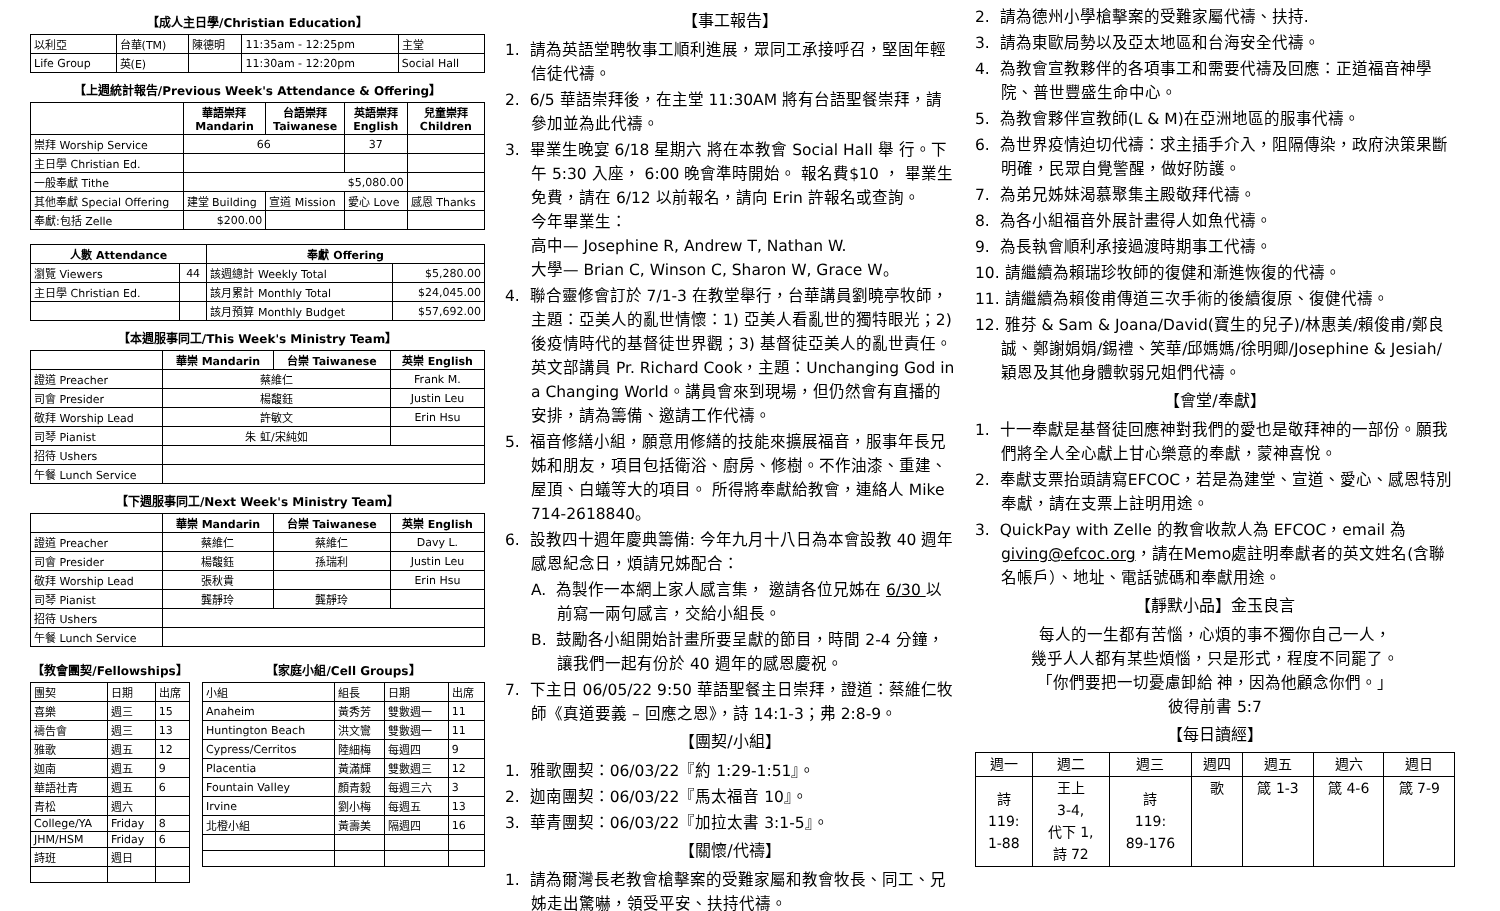【成人主日學/Christian Education】
| 以利亞 | 台華(TM) | 陳德明 | 11:35am - 12:25pm | 主堂 |
| Life Group | 英(E) | | 11:30am - 12:20pm | Social Hall |
【上週統計報告/Previous Week's Attendance & Offering】
| | 華語崇拜 Mandarin | 台語崇拜 Taiwanese | 英語崇拜 English | 兒童崇拜 Children |
| --- | --- | --- | --- | --- |
| 崇拜 Worship Service | 66 | | 37 | |
| 主日學 Christian Ed. | | | | |
| 一般奉獻 Tithe | $5,080.00 | | | |
| 其他奉獻 Special Offering | 建堂 Building | 宣道 Mission | 愛心 Love | 感恩 Thanks |
| 奉獻:包括 Zelle | $200.00 | | | |
| 人數 Attendance | | 奉獻 Offering | |
| --- | --- | --- | --- |
| 瀏覽 Viewers | 44 | 該週總計 Weekly Total | $5,280.00 |
| 主日學 Christian Ed. | | 該月累計 Monthly Total | $24,045.00 |
| | | 該月預算 Monthly Budget | $57,692.00 |
【本週服事同工/This Week's Ministry Team】
| | 華崇 Mandarin | 台崇 Taiwanese | 英崇 English |
| --- | --- | --- | --- |
| 證道 Preacher | 蔡維仁 | | Frank M. |
| 司會 Presider | 楊馥鈺 | | Justin Leu |
| 敬拜 Worship Lead | 許敏文 | | Erin Hsu |
| 司琴 Pianist | 朱 虹/宋純如 | | |
| 招待 Ushers | | | |
| 午餐 Lunch Service | | | |
【下週服事同工/Next Week's Ministry Team】
| | 華崇 Mandarin | 台崇 Taiwanese | 英崇 English |
| --- | --- | --- | --- |
| 證道 Preacher | 蔡維仁 | 蔡維仁 | Davy L. |
| 司會 Presider | 楊馥鈺 | 孫瑞利 | Justin Leu |
| 敬拜 Worship Lead | 張秋貴 | | Erin Hsu |
| 司琴 Pianist | 龔靜玲 | 龔靜玲 | |
| 招待 Ushers | | | |
| 午餐 Lunch Service | | | |
【教會團契/Fellowships】
| 團契 | 日期 | 出席 |
| 喜樂 | 週三 | 15 |
| 禱告會 | 週三 | 13 |
| 雅歌 | 週五 | 12 |
| 迦南 | 週五 | 9 |
| 華語社青 | 週五 | 6 |
| 青松 | 週六 | |
| College/YA | Friday | 8 |
| JHM/HSM | Friday | 6 |
| 詩班 | 週日 | |
【家庭小組/Cell Groups】
| 小組 | 組長 | 日期 | 出席 |
| Anaheim | 黃秀芳 | 雙數週一 | 11 |
| Huntington Beach | 洪文鸞 | 雙數週一 | 11 |
| Cypress/Cerritos | 陸細梅 | 每週四 | 9 |
| Placentia | 黃滿輝 | 雙數週三 | 12 |
| Fountain Valley | 顏青毅 | 每週三六 | 3 |
| Irvine | 劉小梅 | 每週五 | 13 |
| 北橙小組 | 黃壽美 | 隔週四 | 16 |
【事工報告】
1. 請為英語堂聘牧事工順利進展，眾同工承接呼召，堅固年輕信徒代禱。
2. 6/5 華語崇拜後，在主堂 11:30AM 將有台語聖餐崇拜，請參加並為此代禱。
3. 畢業生晚宴 6/18 星期六 將在本教會 Social Hall 舉 行。下午 5:30 入座， 6:00 晚會準時開始。 報名費$10 ， 畢業生免費，請在 6/12 以前報名，請向 Erin 許報名或查詢。
今年畢業生：
高中— Josephine R, Andrew T, Nathan W.
大學— Brian C, Winson C, Sharon W, Grace W。
4. 聯合靈修會訂於 7/1-3 在教堂舉行，台華講員劉曉亭牧師，主題：亞美人的亂世情懷：1) 亞美人看亂世的獨特眼光；2) 後疫情時代的基督徒世界觀；3) 基督徒亞美人的亂世責任。英文部講員 Pr. Richard Cook，主題：Unchanging God in a Changing World。講員會來到現場，但仍然會有直播的安排，請為籌備、邀請工作代禱。
5. 福音修繕小組，願意用修繕的技能來擴展福音，服事年長兄姊和朋友，項目包括衛浴、廚房、修樹。不作油漆、重建、屋頂、白蟻等大的項目。 所得將奉獻給教會，連絡人 Mike 714-2618840。
6. 設教四十週年慶典籌備: 今年九月十八日為本會設教 40 週年感恩紀念日，煩請兄姊配合：
A. 為製作一本網上家人感言集， 邀請各位兄姊在 6/30 以前寫一兩句感言，交給小組長。
B. 鼓勵各小組開始計畫所要呈獻的節目，時間 2-4 分鐘，讓我們一起有份於 40 週年的感恩慶祝。
7. 下主日 06/05/22 9:50 華語聖餐主日崇拜，證道：蔡維仁牧師《真道要義 – 回應之恩》，詩 14:1-3；弗 2:8-9。
【團契/小組】
1. 雅歌團契：06/03/22『約 1:29-1:51』。
2. 迦南團契：06/03/22『馬太福音 10』。
3. 華青團契：06/03/22『加拉太書 3:1-5』。
【關懷/代禱】
1. 請為爾灣長老教會槍擊案的受難家屬和教會牧長、同工、兄姊走出驚嚇，領受平安、扶持代禱。
2. 請為德州小學槍擊案的受難家屬代禱、扶持.
3. 請為東歐局勢以及亞太地區和台海安全代禱。
4. 為教會宣教夥伴的各項事工和需要代禱及回應：正道福音神學院、普世豐盛生命中心。
5. 為教會夥伴宣教師(L & M)在亞洲地區的服事代禱。
6. 為世界疫情迫切代禱：求主插手介入，阻隔傳染，政府決策果斷明確，民眾自覺警醒，做好防護。
7. 為弟兄姊妹渴慕聚集主殿敬拜代禱。
8. 為各小組福音外展計畫得人如魚代禱。
9. 為長執會順利承接過渡時期事工代禱。
10. 請繼續為賴瑞珍牧師的復健和漸進恢復的代禱。
11. 請繼續為賴俊甫傳道三次手術的後續復原、復健代禱。
12. 雅芬 & Sam & Joana/David(寶生的兒子)/林惠美/賴俊甫/鄭良誠、鄭謝娟娟/錫禮、笑華/邱媽媽/徐明卿/Josephine & Jesiah/穎恩及其他身體軟弱兄姐們代禱。
【會堂/奉獻】
1. 十一奉獻是基督徒回應神對我們的愛也是敬拜神的一部份。願我們將全人全心獻上甘心樂意的奉獻，蒙神喜悅。
2. 奉獻支票抬頭請寫EFCOC，若是為建堂、宣道、愛心、感恩特別奉獻，請在支票上註明用途。
3. QuickPay with Zelle 的教會收款人為 EFCOC，email 為 giving@efcoc.org，請在Memo處註明奉獻者的英文姓名(含聯名帳戶）、地址、電話號碼和奉獻用途。
【靜默小品】金玉良言
每人的一生都有苦惱，心煩的事不獨你自己一人，
幾乎人人都有某些煩惱，只是形式，程度不同罷了。
「你們要把一切憂慮卸給 神，因為他顧念你們。」
彼得前書 5:7
【每日讀經】
| 週一 | 週二 | 週三 | 週四 | 週五 | 週六 | 週日 |
| 詩 119: 1-88 | 王上 3-4, 代下 1, 詩 72 | 詩 119: 89-176 | 歌 | 箴 1-3 | 箴 4-6 | 箴 7-9 |